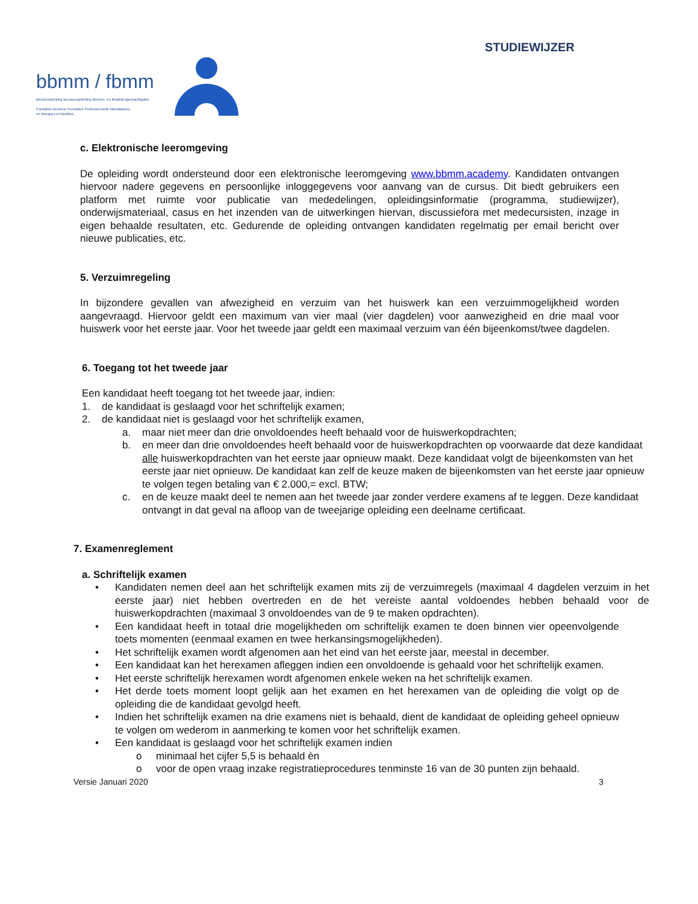STUDIEWIJZER
bbmm / fbmm
Beneluxstichting Beroepsopleiding Merken- en Modellengemachtigden
Fondation Benelux Formation Professionnelle Mandataires
en Marques et Modèles
c. Elektronische leeromgeving
De opleiding wordt ondersteund door een elektronische leeromgeving www.bbmm.academy. Kandidaten ontvangen hiervoor nadere gegevens en persoonlijke inloggegevens voor aanvang van de cursus. Dit biedt gebruikers een platform met ruimte voor publicatie van mededelingen, opleidingsinformatie (programma, studiewijzer), onderwijsmateriaal, casus en het inzenden van de uitwerkingen hiervan, discussiefora met medecursisten, inzage in eigen behaalde resultaten, etc. Gedurende de opleiding ontvangen kandidaten regelmatig per email bericht over nieuwe publicaties, etc.
5. Verzuimregeling
In bijzondere gevallen van afwezigheid en verzuim van het huiswerk kan een verzuimmogelijkheid worden aangevraagd. Hiervoor geldt een maximum van vier maal (vier dagdelen) voor aanwezigheid en drie maal voor huiswerk voor het eerste jaar. Voor het tweede jaar geldt een maximaal verzuim van één bijeenkomst/twee dagdelen.
6. Toegang tot het tweede jaar
Een kandidaat heeft toegang tot het tweede jaar, indien:
1. de kandidaat is geslaagd voor het schriftelijk examen;
2. de kandidaat niet is geslaagd voor het schriftelijk examen,
a. maar niet meer dan drie onvoldoendes heeft behaald voor de huiswerkopdrachten;
b. en meer dan drie onvoldoendes heeft behaald voor de huiswerkopdrachten op voorwaarde dat deze kandidaat alle huiswerkopdrachten van het eerste jaar opnieuw maakt. Deze kandidaat volgt de bijeenkomsten van het eerste jaar niet opnieuw. De kandidaat kan zelf de keuze maken de bijeenkomsten van het eerste jaar opnieuw te volgen tegen betaling van € 2.000,= excl. BTW;
c. en de keuze maakt deel te nemen aan het tweede jaar zonder verdere examens af te leggen. Deze kandidaat ontvangt in dat geval na afloop van de tweejarige opleiding een deelname certificaat.
7. Examenreglement
a. Schriftelijk examen
• Kandidaten nemen deel aan het schriftelijk examen mits zij de verzuimregels (maximaal 4 dagdelen verzuim in het eerste jaar) niet hebben overtreden en de het vereiste aantal voldoendes hebben behaald voor de huiswerkopdrachten (maximaal 3 onvoldoendes van de 9 te maken opdrachten).
• Een kandidaat heeft in totaal drie mogelijkheden om schriftelijk examen te doen binnen vier opeenvolgende toets momenten (eenmaal examen en twee herkansingsmogelijkheden).
• Het schriftelijk examen wordt afgenomen aan het eind van het eerste jaar, meestal in december.
• Een kandidaat kan het herexamen afleggen indien een onvoldoende is gehaald voor het schriftelijk examen.
• Het eerste schriftelijk herexamen wordt afgenomen enkele weken na het schriftelijk examen.
• Het derde toets moment loopt gelijk aan het examen en het herexamen van de opleiding die volgt op de opleiding die de kandidaat gevolgd heeft.
• Indien het schriftelijk examen na drie examens niet is behaald, dient de kandidaat de opleiding geheel opnieuw te volgen om wederom in aanmerking te komen voor het schriftelijk examen.
• Een kandidaat is geslaagd voor het schriftelijk examen indien
o minimaal het cijfer 5,5 is behaald èn
o voor de open vraag inzake registratieprocedures tenminste 16 van de 30 punten zijn behaald.
Versie Januari 2020 3